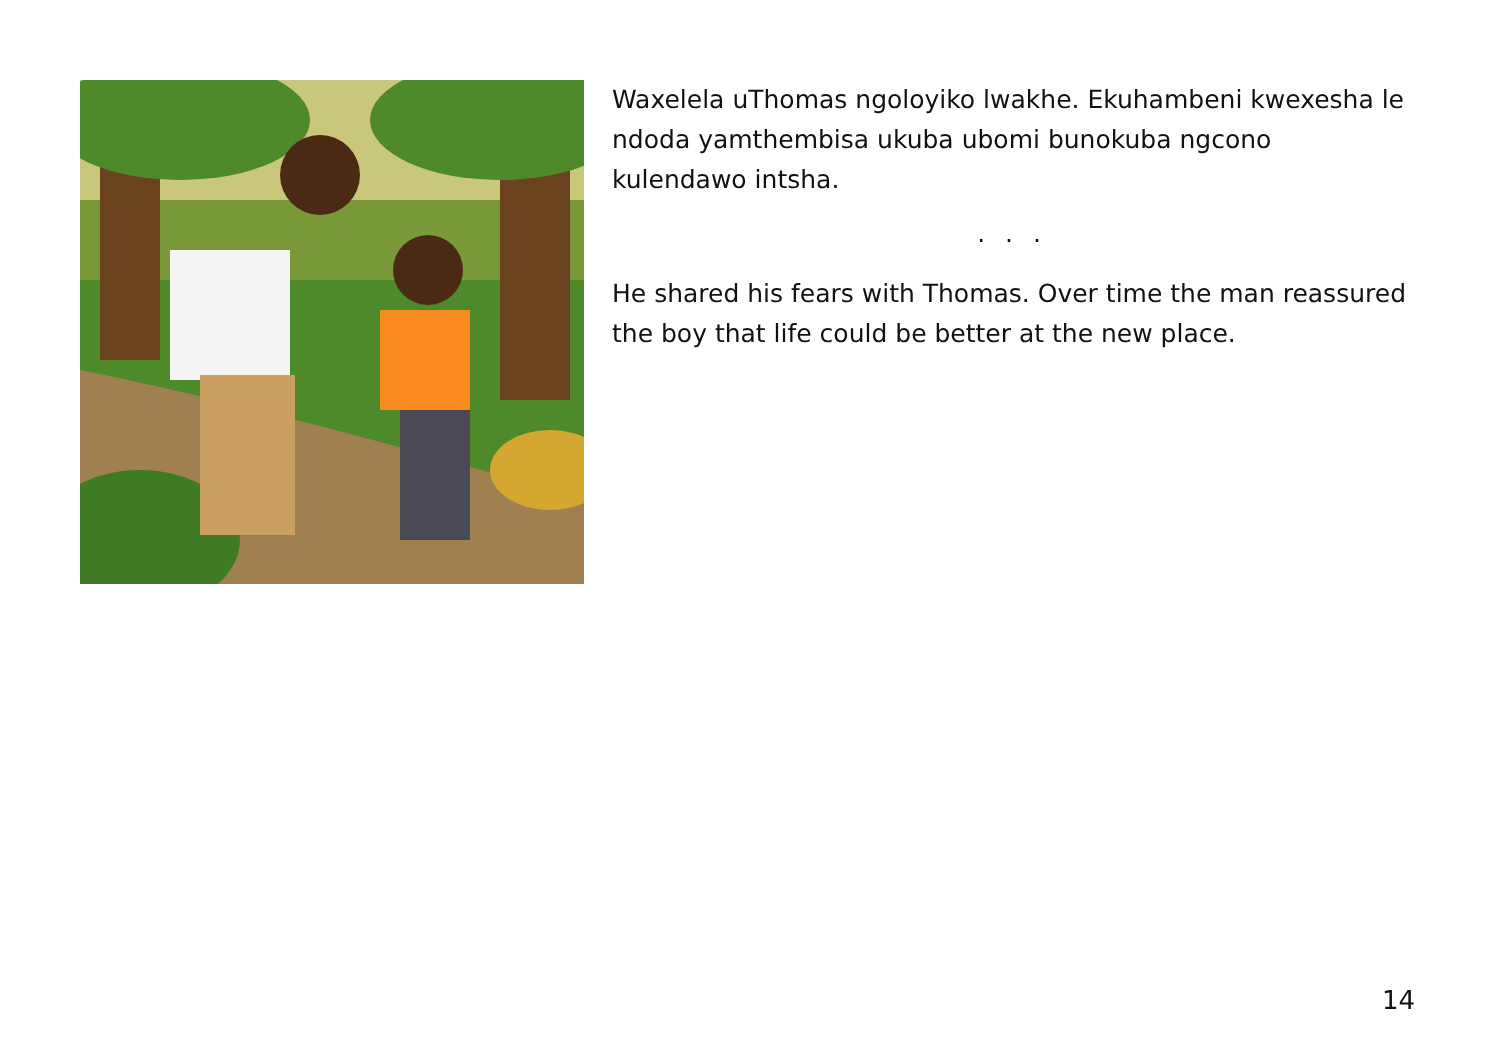Waxelela uThomas ngoloyiko lwakhe. Ekuhambeni kwexesha le ndoda yamthembisa ukuba ubomi bunokuba ngcono kulendawo intsha.
. . .
He shared his fears with Thomas. Over time the man reassured the boy that life could be better at the new place.
14